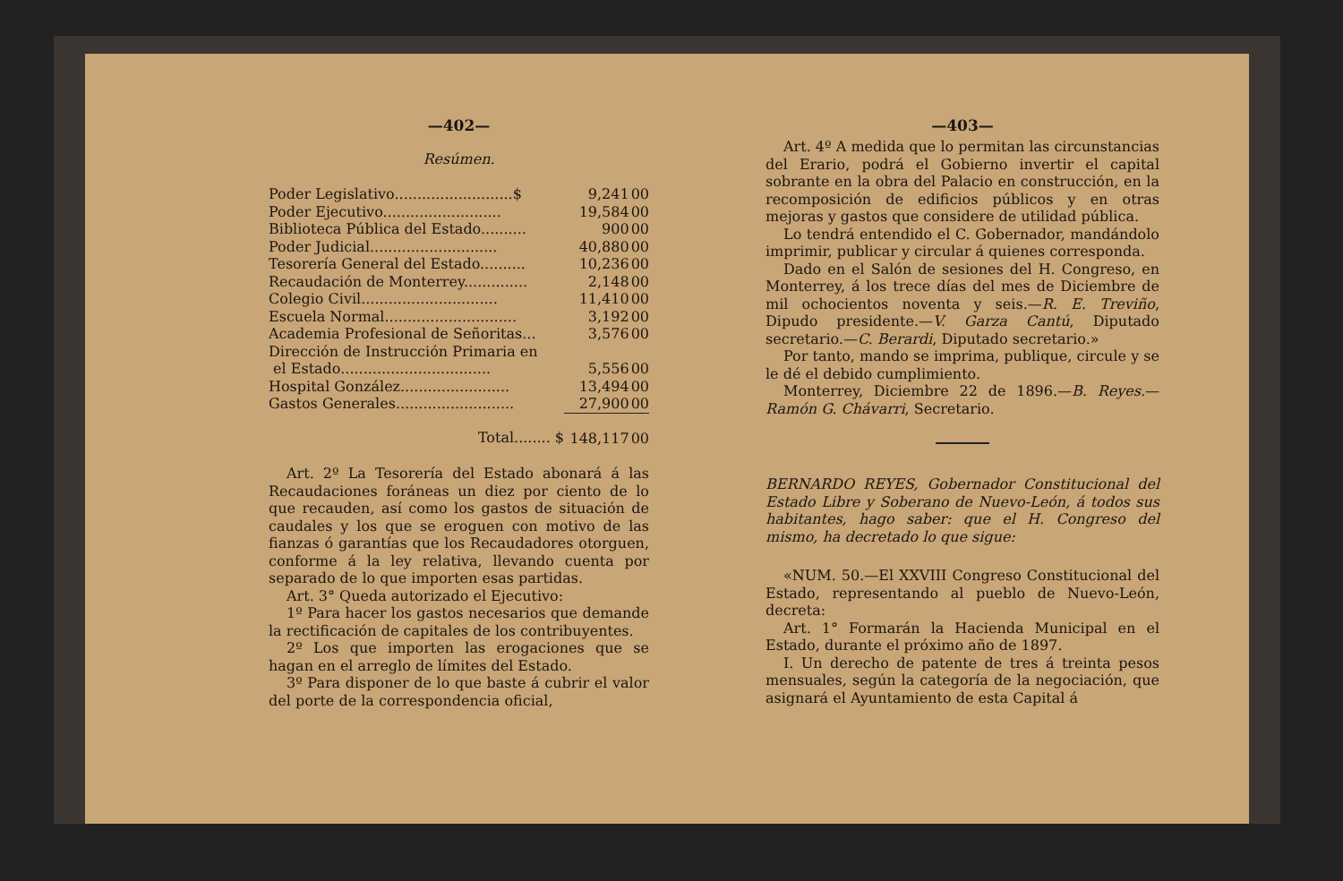—402—
Resúmen.
| Poder Legislativo..........................$ | 9,241 | 00 |
| Poder Ejecutivo.......................... | 19,584 | 00 |
| Biblioteca Pública del Estado.......... | 900 | 00 |
| Poder Judicial............................ | 40,880 | 00 |
| Tesorería General del Estado.......... | 10,236 | 00 |
| Recaudación de Monterrey.............. | 2,148 | 00 |
| Colegio Civil.............................. | 11,410 | 00 |
| Escuela Normal............................. | 3,192 | 00 |
| Academia Profesional de Señoritas... | 3,576 | 00 |
| Dirección de Instrucción Primaria en el Estado................................. | 5,556 | 00 |
| Hospital González........................ | 13,494 | 00 |
| Gastos Generales.......................... | 27,900 | 00 |
| Total........ $ | 148,117 | 00 |
Art. 2º La Tesorería del Estado abonará á las Recaudaciones foráneas un diez por ciento de lo que recauden, así como los gastos de situación de caudales y los que se eroguen con motivo de las fianzas ó garantías que los Recaudadores otorguen, conforme á la ley relativa, llevando cuenta por separado de lo que importen esas partidas.
Art. 3° Queda autorizado el Ejecutivo:
1º Para hacer los gastos necesarios que demande la rectificación de capitales de los contribuyentes.
2º Los que importen las erogaciones que se hagan en el arreglo de límites del Estado.
3º Para disponer de lo que baste á cubrir el valor del porte de la correspondencia oficial,
—403—
Art. 4º A medida que lo permitan las circunstancias del Erario, podrá el Gobierno invertir el capital sobrante en la obra del Palacio en construcción, en la recomposición de edificios públicos y en otras mejoras y gastos que considere de utilidad pública.
Lo tendrá entendido el C. Gobernador, mandándolo imprimir, publicar y circular á quienes corresponda.
Dado en el Salón de sesiones del H. Congreso, en Monterrey, á los trece días del mes de Diciembre de mil ochocientos noventa y seis.—R. E. Treviño, Dipudo presidente.—V. Garza Cantú, Diputado secretario.—C. Berardi, Diputado secretario.»
Por tanto, mando se imprima, publique, circule y se le dé el debido cumplimiento.
Monterrey, Diciembre 22 de 1896.—B. Reyes.—Ramón G. Chávarri, Secretario.
BERNARDO REYES, Gobernador Constitucional del Estado Libre y Soberano de Nuevo-León, á todos sus habitantes, hago saber: que el H. Congreso del mismo, ha decretado lo que sigue:
«NUM. 50.—El XXVIII Congreso Constitucional del Estado, representando al pueblo de Nuevo-León, decreta:
Art. 1° Formarán la Hacienda Municipal en el Estado, durante el próximo año de 1897.
I. Un derecho de patente de tres á treinta pesos mensuales, según la categoría de la negociación, que asignará el Ayuntamiento de esta Capital á